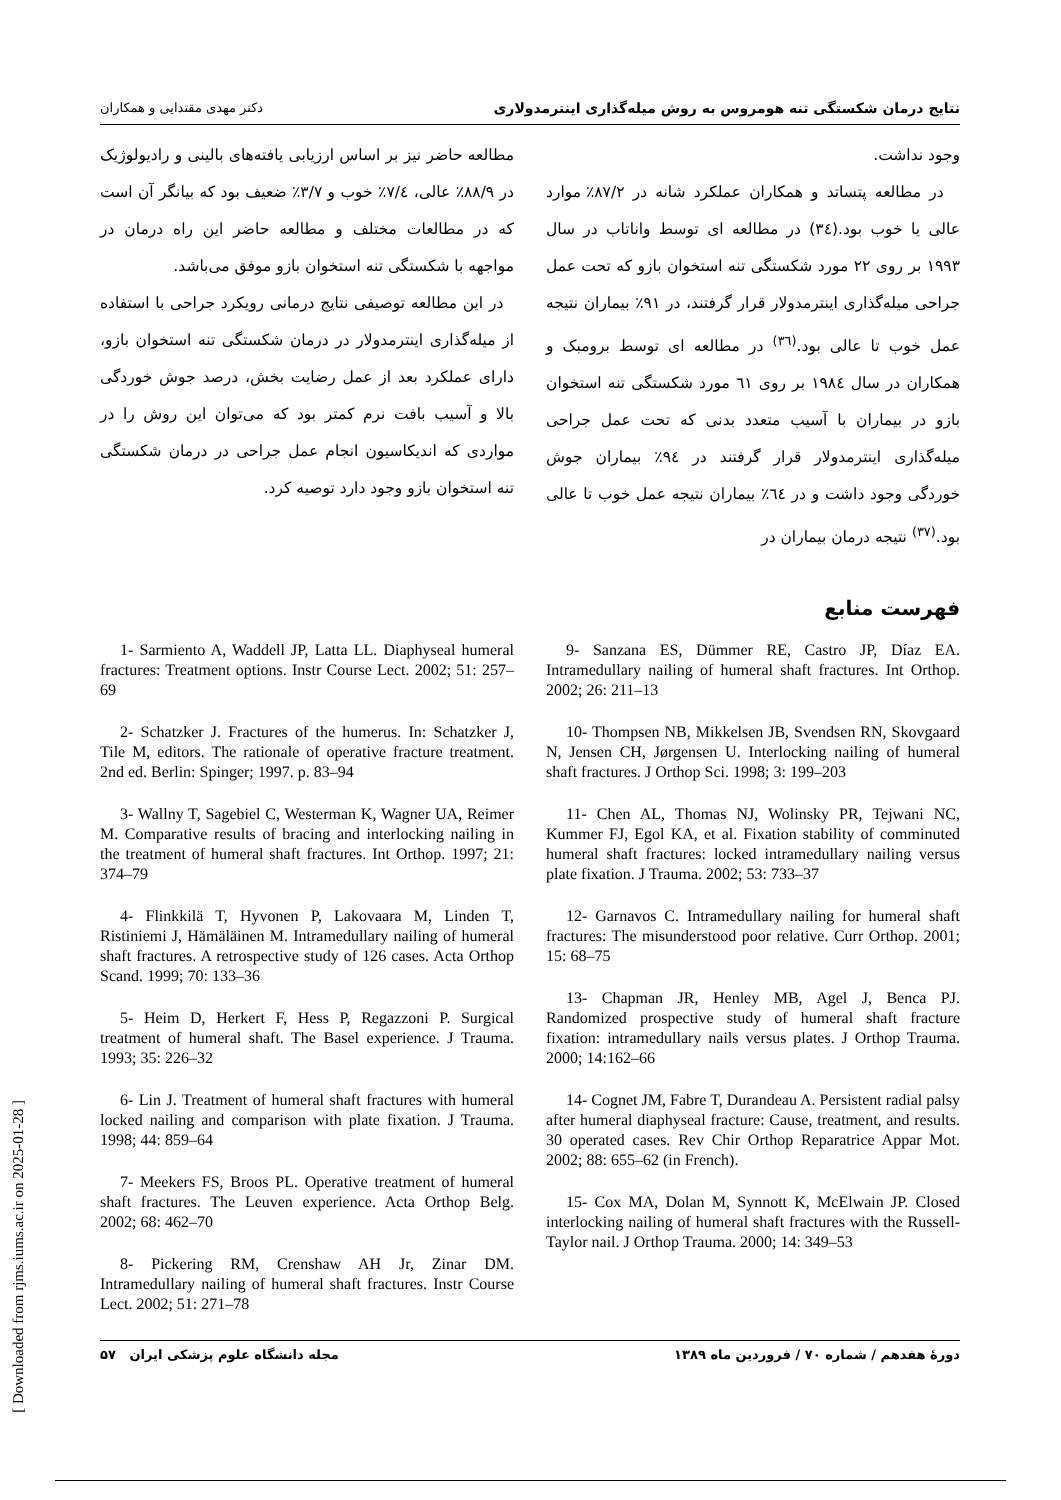نتایج درمان شکستگی تنه هومروس به روش میله‌گذاری اینترمدولاری دکتر مهدی مقتدایی و همکاران
وجود نداشت.
در مطالعه پتساتد و همکاران عملکرد شانه در ۸۷/۲٪ موارد عالی یا خوب بود.(۳٤) در مطالعه ای توسط واناتاب در سال ۱۹۹۳ بر روی ۲۲ مورد شکستگی تنه استخوان بازو که تحت عمل جراحی میله‌گذاری اینترمدولار قرار گرفتند، در ۹۱٪ بیماران نتیجه عمل خوب تا عالی بود.<sup>(۳٦)</sup> در مطالعه ای توسط برومبک و همکاران در سال ۱۹۸٤ بر روی ٦۱ مورد شکستگی تنه استخوان بازو در بیماران با آسیب متعدد بدنی که تحت عمل جراحی میله‌گذاری اینترمدولار قرار گرفتند در ۹٤٪ بیماران جوش خوردگی وجود داشت و در ٦٤٪ بیماران نتیجه عمل خوب تا عالی بود.<sup>(۳۷)</sup> نتیجه درمان بیماران در
مطالعه حاضر نیز بر اساس ارزیابی یافته‌های بالینی و رادیولوژیک در ۸۸/۹٪ عالی، ۷/٤٪ خوب و ۳/۷٪ ضعیف بود که بیانگر آن است که در مطالعات مختلف و مطالعه حاضر این راه درمان در مواجهه با شکستگی تنه استخوان بازو موفق می‌باشد.
در این مطالعه توصیفی نتایج درمانی رویکرد جراحی با استفاده از میله‌گذاری اینترمدولار در درمان شکستگی تنه استخوان بازو، دارای عملکرد بعد از عمل رضایت بخش، درصد جوش خوردگی بالا و آسیب بافت نرم کمتر بود که می‌توان این روش را در مواردی که اندیکاسیون انجام عمل جراحی در درمان شکستگی تنه استخوان بازو وجود دارد توصیه کرد.
فهرست منابع
9- Sanzana ES, Dümmer RE, Castro JP, Díaz EA. Intramedullary nailing of humeral shaft fractures. Int Orthop. 2002; 26: 211–13
10- Thompsen NB, Mikkelsen JB, Svendsen RN, Skovgaard N, Jensen CH, Jørgensen U. Interlocking nailing of humeral shaft fractures. J Orthop Sci. 1998; 3: 199–203
11- Chen AL, Thomas NJ, Wolinsky PR, Tejwani NC, Kummer FJ, Egol KA, et al. Fixation stability of comminuted humeral shaft fractures: locked intramedullary nailing versus plate fixation. J Trauma. 2002; 53: 733–37
12- Garnavos C. Intramedullary nailing for humeral shaft fractures: The misunderstood poor relative. Curr Orthop. 2001; 15: 68–75
13- Chapman JR, Henley MB, Agel J, Benca PJ. Randomized prospective study of humeral shaft fracture fixation: intramedullary nails versus plates. J Orthop Trauma. 2000; 14:162–66
14- Cognet JM, Fabre T, Durandeau A. Persistent radial palsy after humeral diaphyseal fracture: Cause, treatment, and results. 30 operated cases. Rev Chir Orthop Reparatrice Appar Mot. 2002; 88: 655–62 (in French).
15- Cox MA, Dolan M, Synnott K, McElwain JP. Closed interlocking nailing of humeral shaft fractures with the Russell-Taylor nail. J Orthop Trauma. 2000; 14: 349–53
1- Sarmiento A, Waddell JP, Latta LL. Diaphyseal humeral fractures: Treatment options. Instr Course Lect. 2002; 51: 257–69
2- Schatzker J. Fractures of the humerus. In: Schatzker J, Tile M, editors. The rationale of operative fracture treatment. 2nd ed. Berlin: Spinger; 1997. p. 83–94
3- Wallny T, Sagebiel C, Westerman K, Wagner UA, Reimer M. Comparative results of bracing and interlocking nailing in the treatment of humeral shaft fractures. Int Orthop. 1997; 21: 374–79
4- Flinkkilä T, Hyvonen P, Lakovaara M, Linden T, Ristiniemi J, Hämäläinen M. Intramedullary nailing of humeral shaft fractures. A retrospective study of 126 cases. Acta Orthop Scand. 1999; 70: 133–36
5- Heim D, Herkert F, Hess P, Regazzoni P. Surgical treatment of humeral shaft. The Basel experience. J Trauma. 1993; 35: 226–32
6- Lin J. Treatment of humeral shaft fractures with humeral locked nailing and comparison with plate fixation. J Trauma. 1998; 44: 859–64
7- Meekers FS, Broos PL. Operative treatment of humeral shaft fractures. The Leuven experience. Acta Orthop Belg. 2002; 68: 462–70
8- Pickering RM, Crenshaw AH Jr, Zinar DM. Intramedullary nailing of humeral shaft fractures. Instr Course Lect. 2002; 51: 271–78
دورهٔ هفدهم / شماره ۷۰ / فروردین ماه ۱۳۸۹ مجله دانشگاه علوم پزشکی ایران ۵۷
[ Downloaded from rjms.iums.ac.ir on 2025-01-28 ]